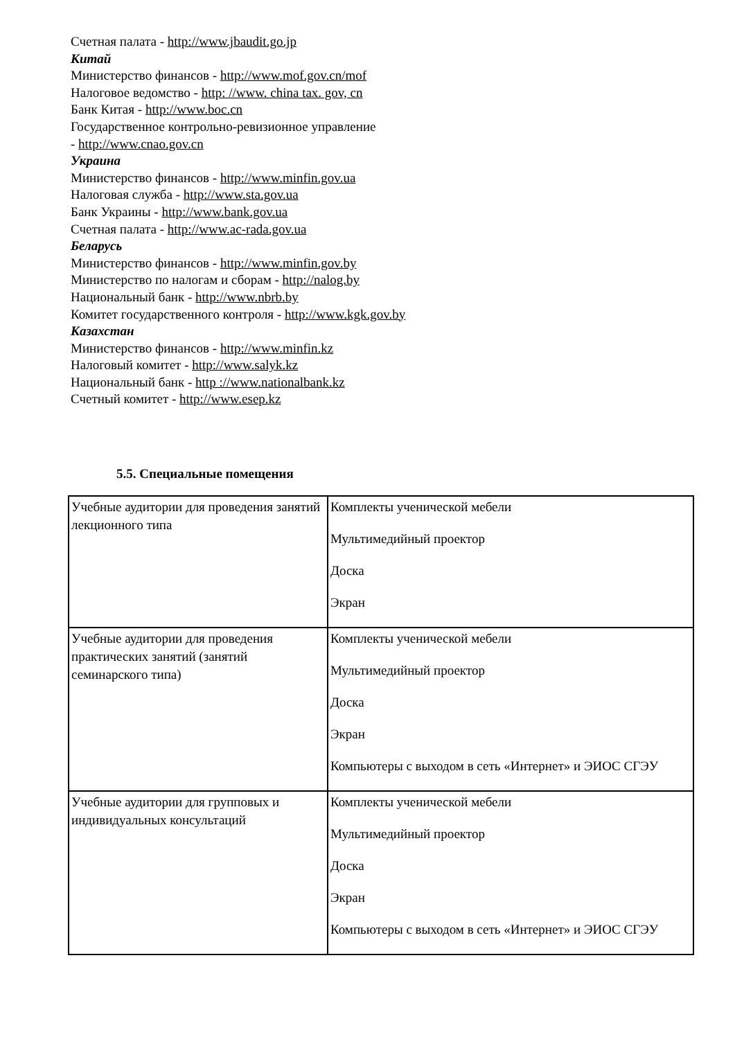Счетная палата - http://www.jbaudit.go.jp
Китай
Министерство финансов - http://www.mof.gov.cn/mof
Налоговое ведомство - http: //www. china tax. gov, cn
Банк Китая - http://www.boc.cn
Государственное контрольно-ревизионное управление
- http://www.cnao.gov.cn
Украина
Министерство финансов - http://www.minfin.gov.ua
Налоговая служба - http://www.sta.gov.ua
Банк Украины - http://www.bank.gov.ua
Счетная палата - http://www.ac-rada.gov.ua
Беларусь
Министерство финансов - http://www.minfin.gov.by
Министерство по налогам и сборам - http://nalog.by
Национальный банк - http://www.nbrb.by
Комитет государственного контроля - http://www.kgk.gov.by
Казахстан
Министерство финансов - http://www.minfin.kz
Налоговый комитет - http://www.salyk.kz
Национальный банк - http ://www.nationalbank.kz
Счетный комитет - http://www.esep.kz
5.5. Специальные помещения
| Учебные аудитории для проведения занятий лекционного типа | Комплекты ученической мебели Мультимедийный проектор Доска Экран |
| Учебные аудитории для проведения практических занятий (занятий семинарского типа) | Комплекты ученической мебели Мультимедийный проектор Доска Экран Компьютеры с выходом в сеть «Интернет» и ЭИОС СГЭУ |
| Учебные аудитории для групповых и индивидуальных консультаций | Комплекты ученической мебели Мультимедийный проектор Доска Экран Компьютеры с выходом в сеть «Интернет» и ЭИОС СГЭУ |